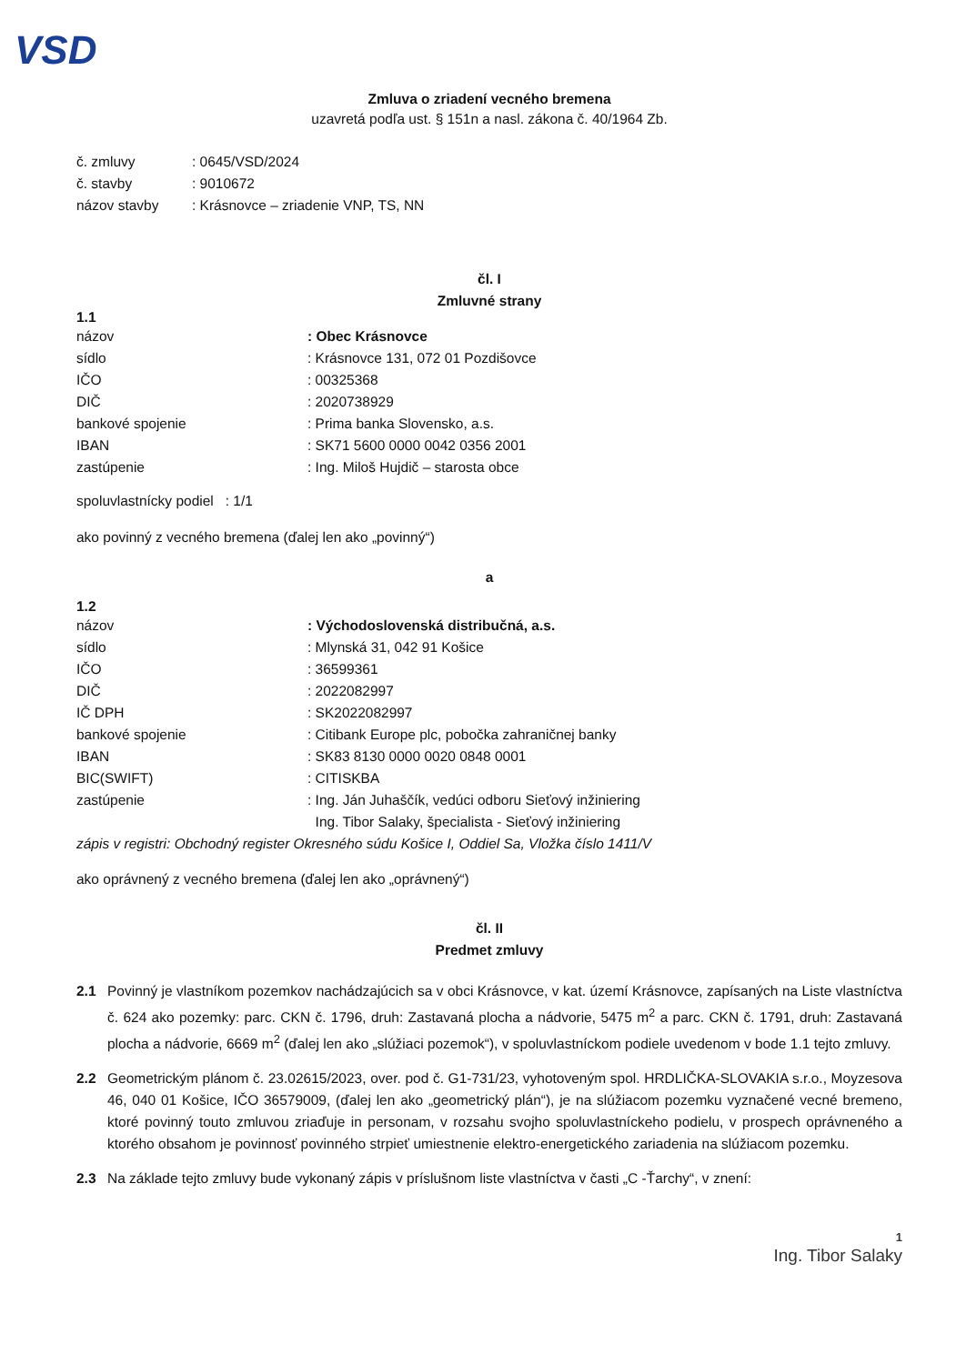VSD
Zmluva o zriadení vecného bremena
uzavretá podľa ust. § 151n a nasl. zákona č. 40/1964 Zb.
| č. zmluvy | : 0645/VSD/2024 |
| č. stavby | : 9010672 |
| názov stavby | : Krásnovce – zriadenie VNP, TS, NN |
čl. I
Zmluvné strany
1.1
| názov | : Obec Krásnovce |
| sídlo | : Krásnovce 131, 072 01 Pozdišovce |
| IČO | : 00325368 |
| DIČ | : 2020738929 |
| bankové spojenie | : Prima banka Slovensko, a.s. |
| IBAN | : SK71 5600 0000 0042 0356 2001 |
| zastúpenie | : Ing. Miloš Hujdič – starosta obce |
spoluvlastnícky podiel : 1/1
ako povinný z vecného bremena (ďalej len ako „povinný“)
a
1.2
| názov | : Východoslovenská distribučná, a.s. |
| sídlo | : Mlynská 31, 042 91 Košice |
| IČO | : 36599361 |
| DIČ | : 2022082997 |
| IČ DPH | : SK2022082997 |
| bankové spojenie | : Citibank Europe plc, pobočka zahraničnej banky |
| IBAN | : SK83 8130 0000 0020 0848 0001 |
| BIC(SWIFT) | : CITISKBA |
| zastúpenie | : Ing. Ján Juhaščík, vedúci odboru Sieťový inžiniering Ing. Tibor Salaky, špecialista - Sieťový inžiniering |
zápis v registri: Obchodný register Okresného súdu Košice I, Oddiel Sa, Vložka číslo 1411/V
ako oprávnený z vecného bremena (ďalej len ako „oprávnený“)
čl. II
Predmet zmluvy
2.1 Povinný je vlastníkom pozemkov nachádzajúcich sa v obci Krásnovce, v kat. území Krásnovce, zapísaných na Liste vlastníctva č. 624 ako pozemky: parc. CKN č. 1796, druh: Zastavaná plocha a nádvorie, 5475 m<sup>2</sup> a parc. CKN č. 1791, druh: Zastavaná plocha a nádvorie, 6669 m<sup>2</sup> (ďalej len ako „slúžiaci pozemok“), v spoluvlastníckom podiele uvedenom v bode 1.1 tejto zmluvy.
2.2 Geometrickým plánom č. 23.02615/2023, over. pod č. G1-731/23, vyhotoveným spol. HRDLIČKA-SLOVAKIA s.r.o., Moyzesova 46, 040 01 Košice, IČO 36579009, (ďalej len ako „geometrický plán“), je na slúžiacom pozemku vyznačené vecné bremeno, ktoré povinný touto zmluvou zriaďuje in personam, v rozsahu svojho spoluvlastníckeho podielu, v prospech oprávneného a ktorého obsahom je povinnosť povinného strpieť umiestnenie elektro-energetického zariadenia na slúžiacom pozemku.
2.3 Na základe tejto zmluvy bude vykonaný zápis v príslušnom liste vlastníctva v časti „C -Ťarchy“, v znení:
1
Ing. Tibor Salaky